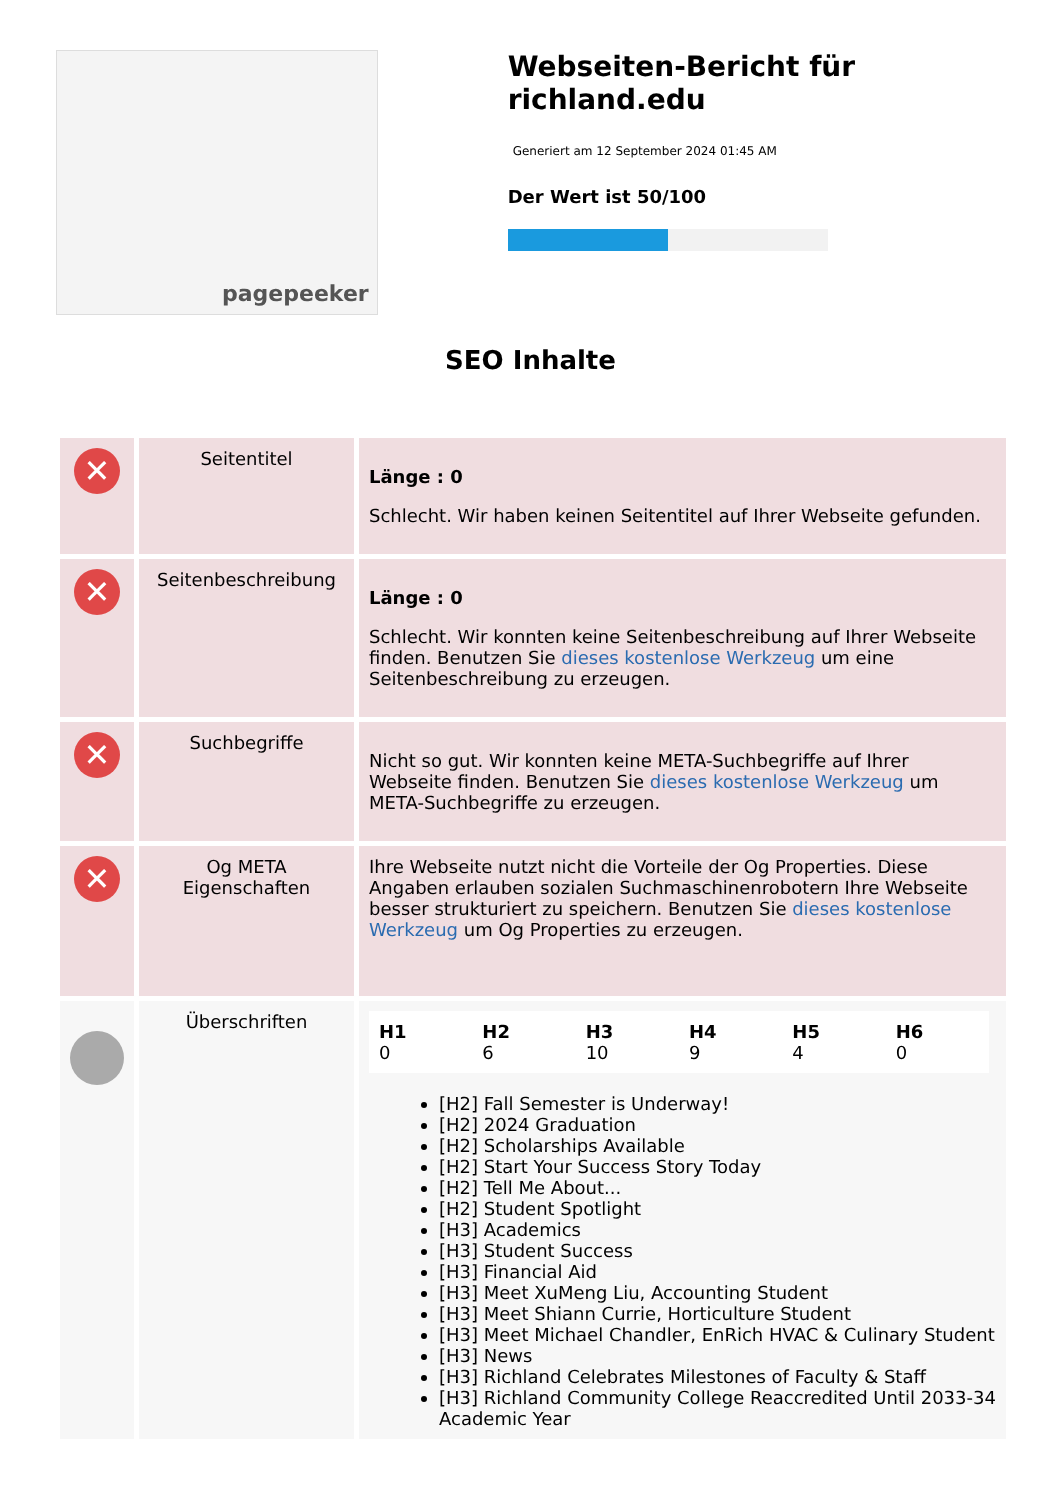pagepeeker
Webseiten-Bericht für richland.edu
Generiert am 12 September 2024 01:45 AM
Der Wert ist 50/100
SEO Inhalte
| ✕ | Seitentitel | Länge : 0 Schlecht. Wir haben keinen Seitentitel auf Ihrer Webseite gefunden. |
| ✕ | Seitenbeschreibung | Länge : 0 Schlecht. Wir konnten keine Seitenbeschreibung auf Ihrer Webseite finden. Benutzen Sie dieses kostenlose Werkzeug um eine Seitenbeschreibung zu erzeugen. |
| ✕ | Suchbegriffe | Nicht so gut. Wir konnten keine META-Suchbegriffe auf Ihrer Webseite finden. Benutzen Sie dieses kostenlose Werkzeug um META-Suchbegriffe zu erzeugen. |
| ✕ | Og META Eigenschaften | Ihre Webseite nutzt nicht die Vorteile der Og Properties. Diese Angaben erlauben sozialen Suchmaschinenrobotern Ihre Webseite besser strukturiert zu speichern. Benutzen Sie dieses kostenlose Werkzeug um Og Properties zu erzeugen. |
| | Überschriften | / H1 0 / H2 6 / H3 10 / H4 9 / H5 4 / H6 0 / [H2] Fall Semester is Underway! [H2] 2024 Graduation [H2] Scholarships Available [H2] Start Your Success Story Today [H2] Tell Me About... [H2] Student Spotlight [H3] Academics [H3] Student Success [H3] Financial Aid [H3] Meet XuMeng Liu, Accounting Student [H3] Meet Shiann Currie, Horticulture Student [H3] Meet Michael Chandler, EnRich HVAC & Culinary Student [H3] News [H3] Richland Celebrates Milestones of Faculty & Staff [H3] Richland Community College Reaccredited Until 2033-34 Academic Year |